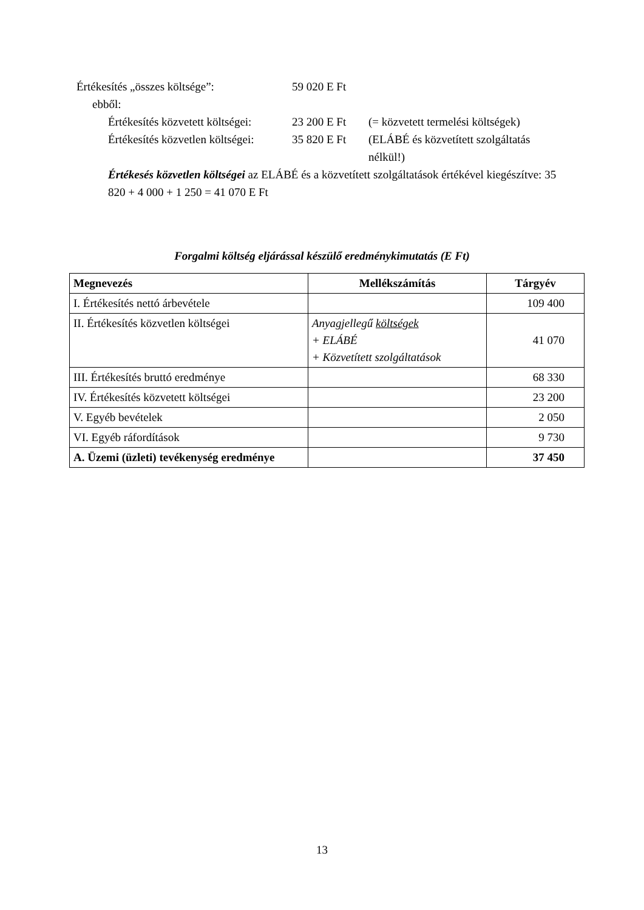Értékesítés „összes költsége”: 59 020 E Ft
ebből:
Értékesítés közvetett költségei:
23 200 E Ft (= közvetett termelési költségek)
Értékesítés közvetlen költségei:
35 820 E Ft (ELÁBÉ és közvetített szolgáltatás
nélkül!)
Értékesés közvetlen költségei az ELÁBÉ és a közvetített szolgáltatások értékével kiegészítve: 35 820 + 4 000 + 1 250 = 41 070 E Ft
Forgalmi költség eljárással készülő eredménykimutatás (E Ft)
| Megnevezés | Mellékszámítás | Tárgyév |
| --- | --- | --- |
| I. Értékesítés nettó árbevétele | | 109 400 |
| II. Értékesítés közvetlen költségei | Anyagjellegű költségek + ELÁBÉ + Közvetített szolgáltatások | 41 070 |
| III. Értékesítés bruttó eredménye | | 68 330 |
| IV. Értékesítés közvetett költségei | | 23 200 |
| V. Egyéb bevételek | | 2 050 |
| VI. Egyéb ráfordítások | | 9 730 |
| A. Üzemi (üzleti) tevékenység eredménye | | 37 450 |
13